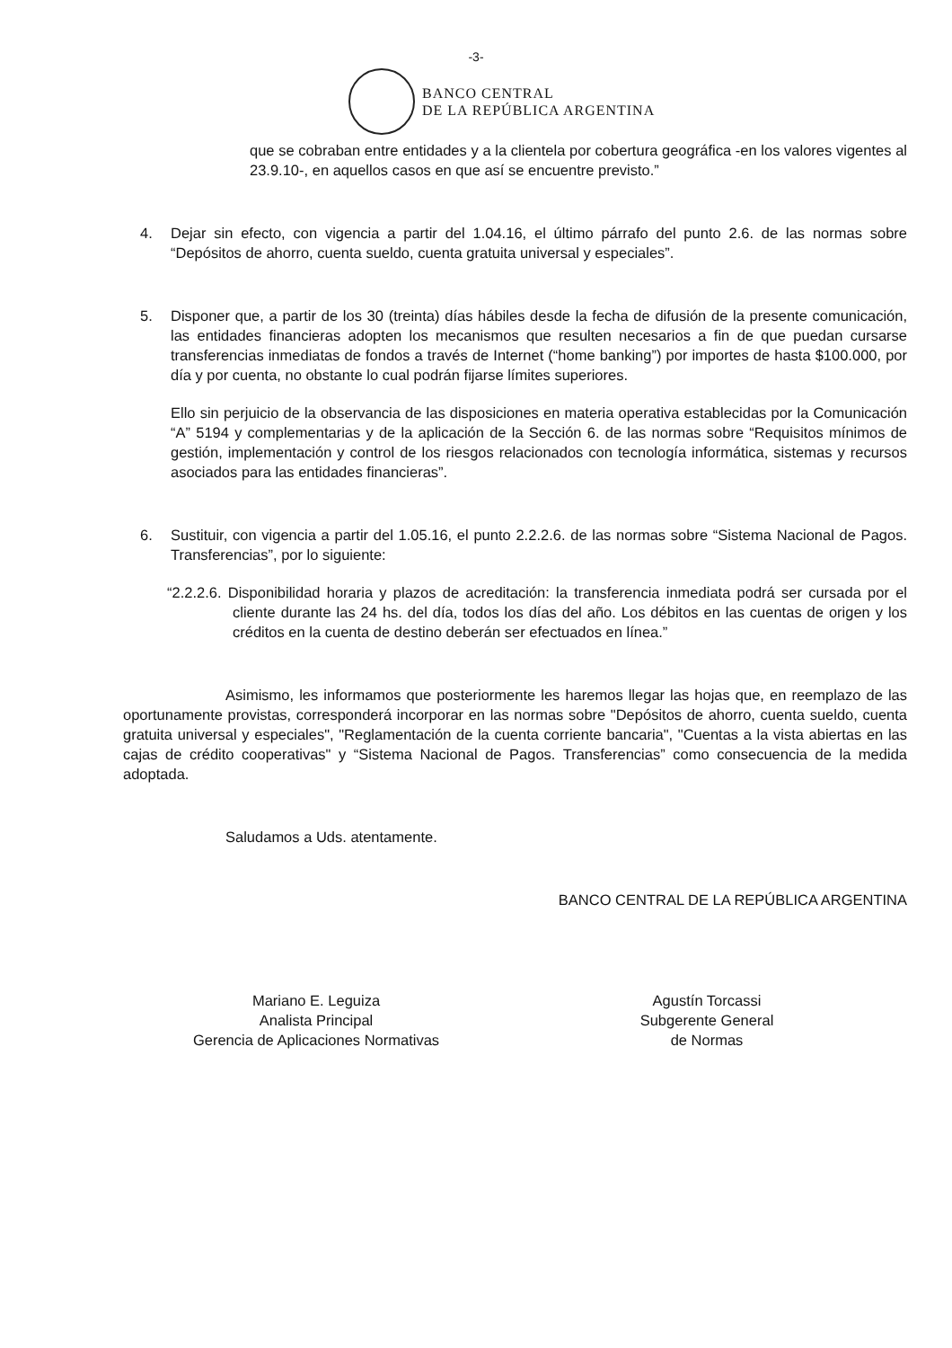-3-
BANCO CENTRAL
DE LA REPÚBLICA ARGENTINA
que se cobraban entre entidades y a la clientela por cobertura geográfica -en los valores vigentes al 23.9.10-, en aquellos casos en que así se encuentre previsto.”
4. Dejar sin efecto, con vigencia a partir del 1.04.16, el último párrafo del punto 2.6. de las normas sobre “Depósitos de ahorro, cuenta sueldo, cuenta gratuita universal y especiales”.
5. Disponer que, a partir de los 30 (treinta) días hábiles desde la fecha de difusión de la presente comunicación, las entidades financieras adopten los mecanismos que resulten necesarios a fin de que puedan cursarse transferencias inmediatas de fondos a través de Internet (“home banking”) por importes de hasta $100.000, por día y por cuenta, no obstante lo cual podrán fijarse límites superiores.
Ello sin perjuicio de la observancia de las disposiciones en materia operativa establecidas por la Comunicación “A” 5194 y complementarias y de la aplicación de la Sección 6. de las normas sobre “Requisitos mínimos de gestión, implementación y control de los riesgos relacionados con tecnología informática, sistemas y recursos asociados para las entidades financieras”.
6. Sustituir, con vigencia a partir del 1.05.16, el punto 2.2.2.6. de las normas sobre “Sistema Nacional de Pagos. Transferencias”, por lo siguiente:
“2.2.2.6. Disponibilidad horaria y plazos de acreditación: la transferencia inmediata podrá ser cursada por el cliente durante las 24 hs. del día, todos los días del año. Los débitos en las cuentas de origen y los créditos en la cuenta de destino deberán ser efectuados en línea.”
Asimismo, les informamos que posteriormente les haremos llegar las hojas que, en reemplazo de las oportunamente provistas, corresponderá incorporar en las normas sobre "Depósitos de ahorro, cuenta sueldo, cuenta gratuita universal y especiales", "Reglamentación de la cuenta corriente bancaria", "Cuentas a la vista abiertas en las cajas de crédito cooperativas" y “Sistema Nacional de Pagos. Transferencias” como consecuencia de la medida adoptada.
Saludamos a Uds. atentamente.
BANCO CENTRAL DE LA REPÚBLICA ARGENTINA
Mariano E. Leguiza
Analista Principal
Gerencia de Aplicaciones Normativas
Agustín Torcassi
Subgerente General
de Normas